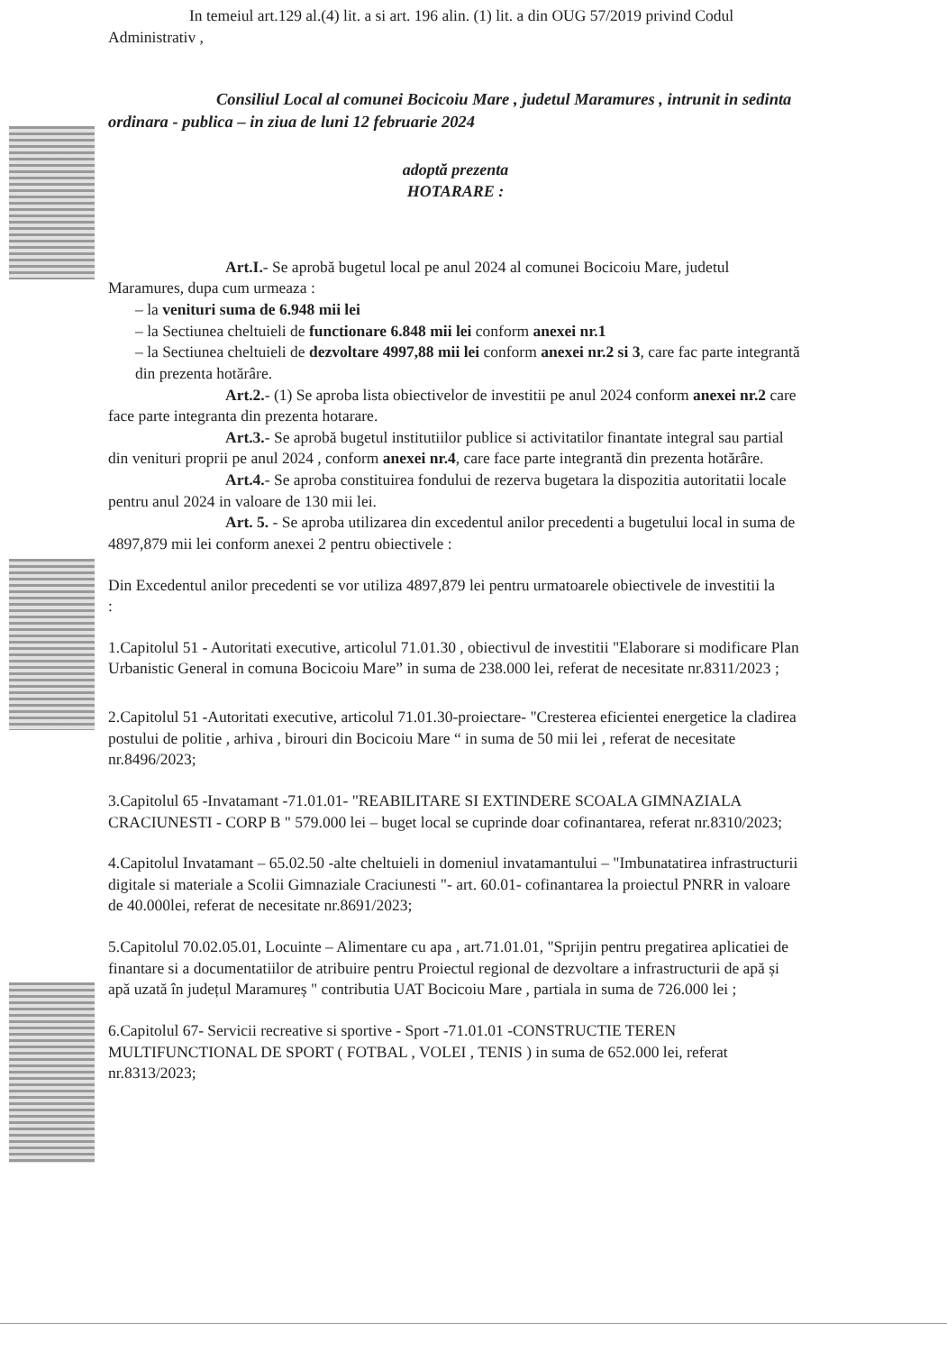In temeiul art.129 al.(4) lit. a si art. 196 alin. (1) lit. a din OUG 57/2019 privind Codul Administrativ ,
Consiliul Local al comunei Bocicoiu Mare , judetul Maramures , intrunit in sedinta ordinara - publica – in ziua de luni 12 februarie 2024
adoptă prezenta
HOTARARE :
Art.I.- Se aprobă bugetul local pe anul 2024 al comunei Bocicoiu Mare, judetul Maramures, dupa cum urmeaza :
– la venituri suma de 6.948 mii lei
– la Sectiunea cheltuieli de functionare 6.848 mii lei conform anexei nr.1
– la Sectiunea cheltuieli de dezvoltare 4997,88 mii lei conform anexei nr.2 si 3, care fac parte integrantă din prezenta hotărâre.
Art.2.- (1) Se aproba lista obiectivelor de investitii pe anul 2024 conform anexei nr.2 care face parte integranta din prezenta hotarare.
Art.3.- Se aprobă bugetul institutiilor publice si activitatilor finantate integral sau partial din venituri proprii pe anul 2024 , conform anexei nr.4, care face parte integrantă din prezenta hotărâre.
Art.4.- Se aproba constituirea fondului de rezerva bugetara la dispozitia autoritatii locale pentru anul 2024 in valoare de 130 mii lei.
Art. 5. - Se aproba utilizarea din excedentul anilor precedenti a bugetului local in suma de 4897,879 mii lei conform anexei 2 pentru obiectivele :
Din Excedentul anilor precedenti se vor utiliza 4897,879 lei pentru urmatoarele obiectivele de investitii la :
1.Capitolul 51 - Autoritati executive, articolul 71.01.30 , obiectivul de investitii "Elaborare si modificare Plan Urbanistic General in comuna Bocicoiu Mare” in suma de 238.000 lei, referat de necesitate nr.8311/2023 ;
2.Capitolul 51 -Autoritati executive, articolul 71.01.30-proiectare- "Cresterea eficientei energetice la cladirea postului de politie , arhiva , birouri din Bocicoiu Mare “ in suma de 50 mii lei , referat de necesitate nr.8496/2023;
3.Capitolul 65 -Invatamant -71.01.01- "REABILITARE SI EXTINDERE SCOALA GIMNAZIALA CRACIUNESTI - CORP B " 579.000 lei – buget local se cuprinde doar cofinantarea, referat nr.8310/2023;
4.Capitolul Invatamant – 65.02.50 -alte cheltuieli in domeniul invatamantului – "Imbunatatirea infrastructurii digitale si materiale a Scolii Gimnaziale Craciunesti "- art. 60.01- cofinantarea la proiectul PNRR in valoare de 40.000lei, referat de necesitate nr.8691/2023;
5.Capitolul 70.02.05.01, Locuinte – Alimentare cu apa , art.71.01.01, "Sprijin pentru pregatirea aplicatiei de finantare si a documentatiilor de atribuire pentru Proiectul regional de dezvoltare a infrastructurii de apă și apă uzată în județul Maramureș " contributia UAT Bocicoiu Mare , partiala in suma de 726.000 lei ;
6.Capitolul 67- Servicii recreative si sportive - Sport -71.01.01 -CONSTRUCTIE TEREN MULTIFUNCTIONAL DE SPORT ( FOTBAL , VOLEI , TENIS ) in suma de 652.000 lei, referat nr.8313/2023;